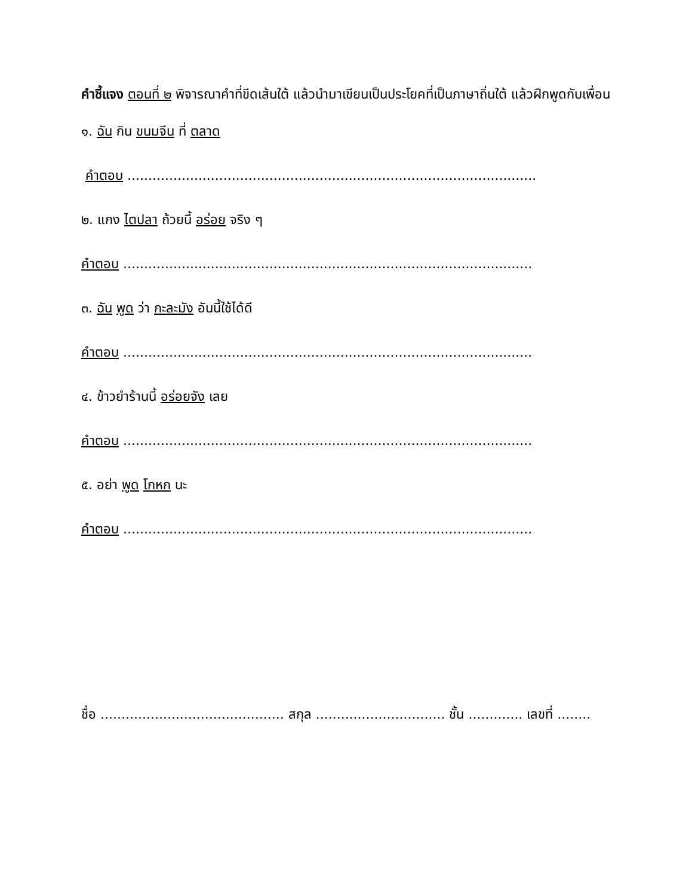คำชี้แจง ตอนที่ ๒ พิจารณาคำที่ขีดเส้นใต้ แล้วนำมาเขียนเป็นประโยคที่เป็นภาษาถิ่นใต้ แล้วฝึกพูดกับเพื่อน
๑. ฉัน กิน ขนมจีน ที่ ตลาด
คำตอบ ..................................................................................................
๒. แกง ไตปลา ถ้วยนี้ อร่อย จริง ๆ
คำตอบ ..................................................................................................
๓. ฉัน พูด ว่า กะละมัง อันนี้ใช้ได้ดี
คำตอบ ..................................................................................................
๔. ข้าวยำร้านนี้ อร่อยจัง เลย
คำตอบ ..................................................................................................
๕. อย่า พูด โกหก นะ
คำตอบ ..................................................................................................
ชื่อ ............................................ สกุล ............................... ชั้น ............. เลขที่ ........